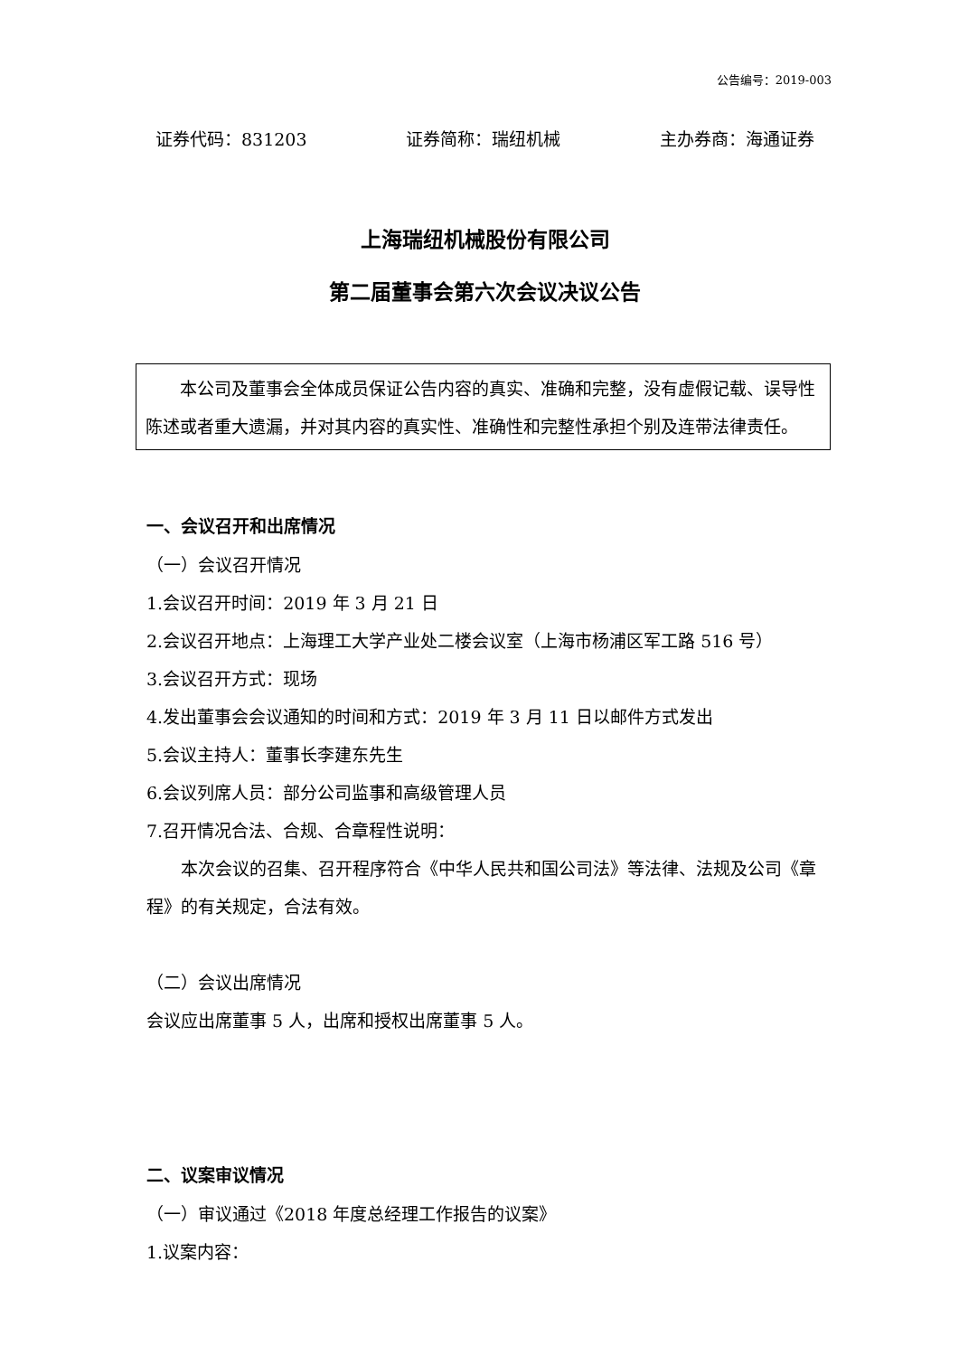公告编号：2019-003
证券代码：831203 证券简称：瑞纽机械 主办券商：海通证券
上海瑞纽机械股份有限公司
第二届董事会第六次会议决议公告
本公司及董事会全体成员保证公告内容的真实、准确和完整，没有虚假记载、误导性陈述或者重大遗漏，并对其内容的真实性、准确性和完整性承担个别及连带法律责任。
一、会议召开和出席情况
（一）会议召开情况
1.会议召开时间：2019 年 3 月 21 日
2.会议召开地点：上海理工大学产业处二楼会议室（上海市杨浦区军工路 516 号）
3.会议召开方式：现场
4.发出董事会会议通知的时间和方式：2019 年 3 月 11 日以邮件方式发出
5.会议主持人：董事长李建东先生
6.会议列席人员：部分公司监事和高级管理人员
7.召开情况合法、合规、合章程性说明：
本次会议的召集、召开程序符合《中华人民共和国公司法》等法律、法规及公司《章程》的有关规定，合法有效。
（二）会议出席情况
会议应出席董事 5 人，出席和授权出席董事 5 人。
二、议案审议情况
（一）审议通过《2018 年度总经理工作报告的议案》
1.议案内容：